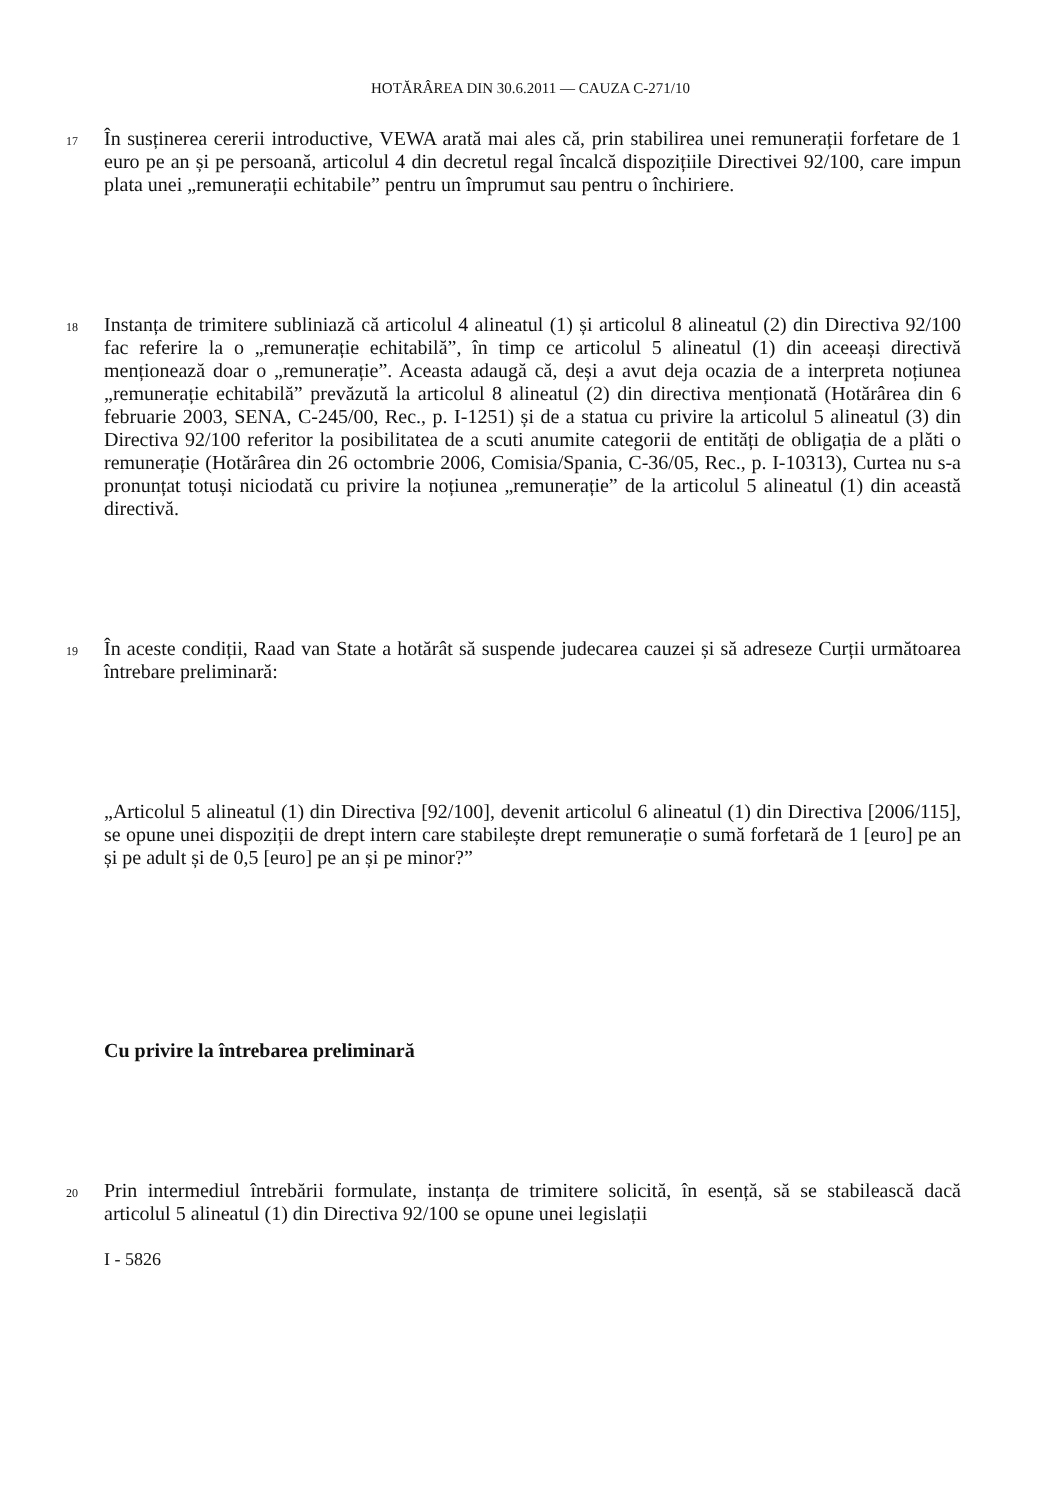HOTĂRÂREA DIN 30.6.2011 — CAUZA C-271/10
17
În susținerea cererii introductive, VEWA arată mai ales că, prin stabilirea unei remunerații forfetare de 1 euro pe an și pe persoană, articolul 4 din decretul regal încalcă dispozițiile Directivei 92/100, care impun plata unei „remunerații echitabile” pentru un împrumut sau pentru o închiriere.
18
Instanța de trimitere subliniază că articolul 4 alineatul (1) și articolul 8 alineatul (2) din Directiva 92/100 fac referire la o „remunerație echitabilă”, în timp ce articolul 5 alineatul (1) din aceeași directivă menționează doar o „remunerație”. Aceasta adaugă că, deși a avut deja ocazia de a interpreta noțiunea „remunerație echitabilă” prevăzută la articolul 8 alineatul (2) din directiva menționată (Hotărârea din 6 februarie 2003, SENA, C-245/00, Rec., p. I-1251) și de a statua cu privire la articolul 5 alineatul (3) din Directiva 92/100 referitor la posibilitatea de a scuti anumite categorii de entități de obligația de a plăti o remunerație (Hotărârea din 26 octombrie 2006, Comisia/Spania, C-36/05, Rec., p. I-10313), Curtea nu s-a pronunțat totuși niciodată cu privire la noțiunea „remunerație” de la articolul 5 alineatul (1) din această directivă.
19
În aceste condiții, Raad van State a hotărât să suspende judecarea cauzei și să adreseze Curții următoarea întrebare preliminară:
„Articolul 5 alineatul (1) din Directiva [92/100], devenit articolul 6 alineatul (1) din Directiva [2006/115], se opune unei dispoziții de drept intern care stabilește drept remunerație o sumă forfetară de 1 [euro] pe an și pe adult și de 0,5 [euro] pe an și pe minor?”
Cu privire la întrebarea preliminară
20
Prin intermediul întrebării formulate, instanța de trimitere solicită, în esență, să se stabilească dacă articolul 5 alineatul (1) din Directiva 92/100 se opune unei legislații
I - 5826